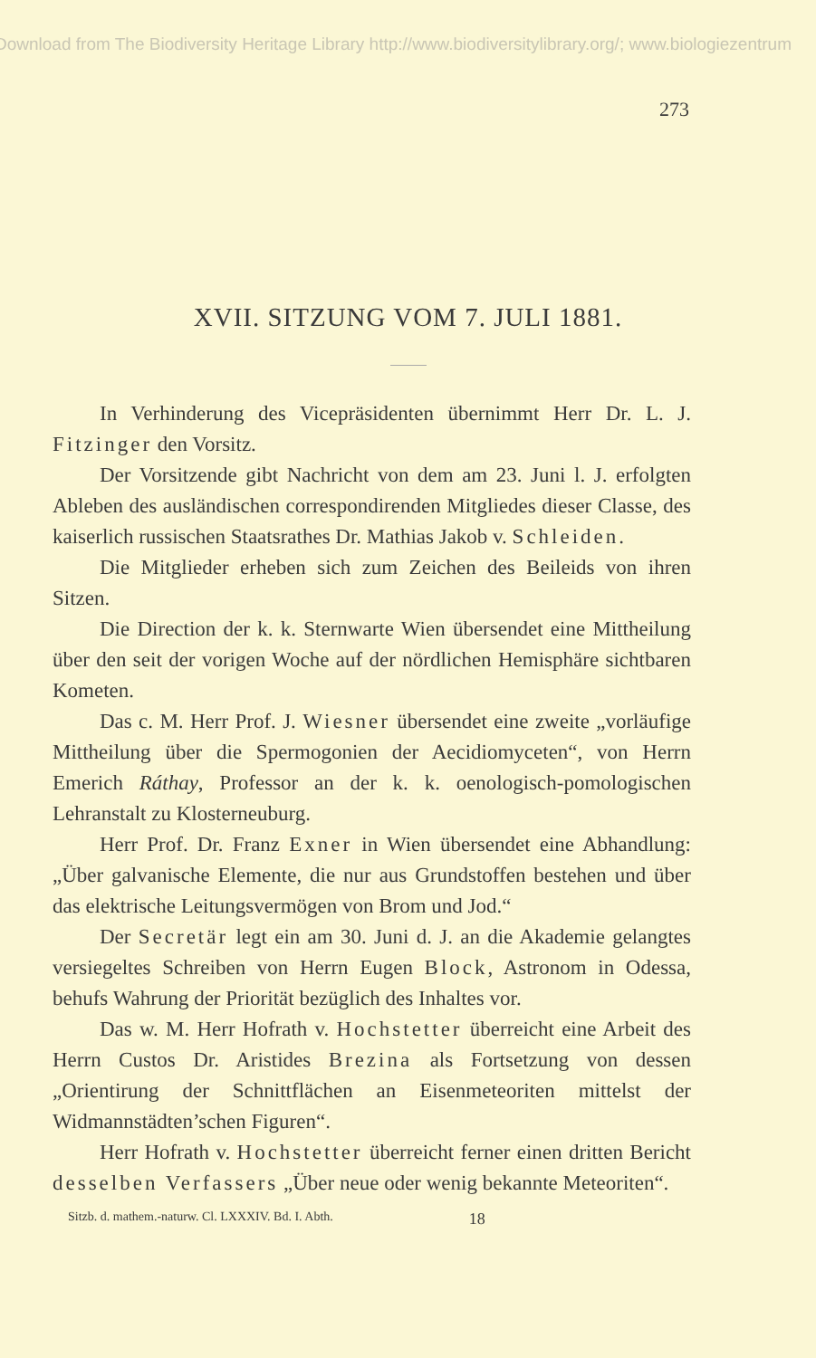Download from The Biodiversity Heritage Library http://www.biodiversitylibrary.org/; www.biologiezentrum
273
XVII. SITZUNG VOM 7. JULI 1881.
In Verhinderung des Vicepräsidenten übernimmt Herr Dr. L. J. Fitzinger den Vorsitz.
Der Vorsitzende gibt Nachricht von dem am 23. Juni l. J. erfolgten Ableben des ausländischen correspondirenden Mitgliedes dieser Classe, des kaiserlich russischen Staatsrathes Dr. Mathias Jakob v. Schleiden.
Die Mitglieder erheben sich zum Zeichen des Beileids von ihren Sitzen.
Die Direction der k. k. Sternwarte Wien übersendet eine Mittheilung über den seit der vorigen Woche auf der nördlichen Hemisphäre sichtbaren Kometen.
Das c. M. Herr Prof. J. Wiesner übersendet eine zweite „vorläufige Mittheilung über die Spermogonien der Aecidiomyceten“, von Herrn Emerich Ráthay, Professor an der k. k. oenologisch-pomologischen Lehranstalt zu Klosterneuburg.
Herr Prof. Dr. Franz Exner in Wien übersendet eine Abhandlung: „Über galvanische Elemente, die nur aus Grundstoffen bestehen und über das elektrische Leitungsvermögen von Brom und Jod.“
Der Secretär legt ein am 30. Juni d. J. an die Akademie gelangtes versiegeltes Schreiben von Herrn Eugen Block, Astronom in Odessa, behufs Wahrung der Priorität bezüglich des Inhaltes vor.
Das w. M. Herr Hofrath v. Hochstetter überreicht eine Arbeit des Herrn Custos Dr. Aristides Brezina als Fortsetzung von dessen „Orientirung der Schnittflächen an Eisenmeteoriten mittelst der Widmannstädten’schen Figuren“.
Herr Hofrath v. Hochstetter überreicht ferner einen dritten Bericht desselben Verfassers „Über neue oder wenig bekannte Meteoriten“.
Sitzb. d. mathem.-naturw. Cl. LXXXIV. Bd. I. Abth. 18